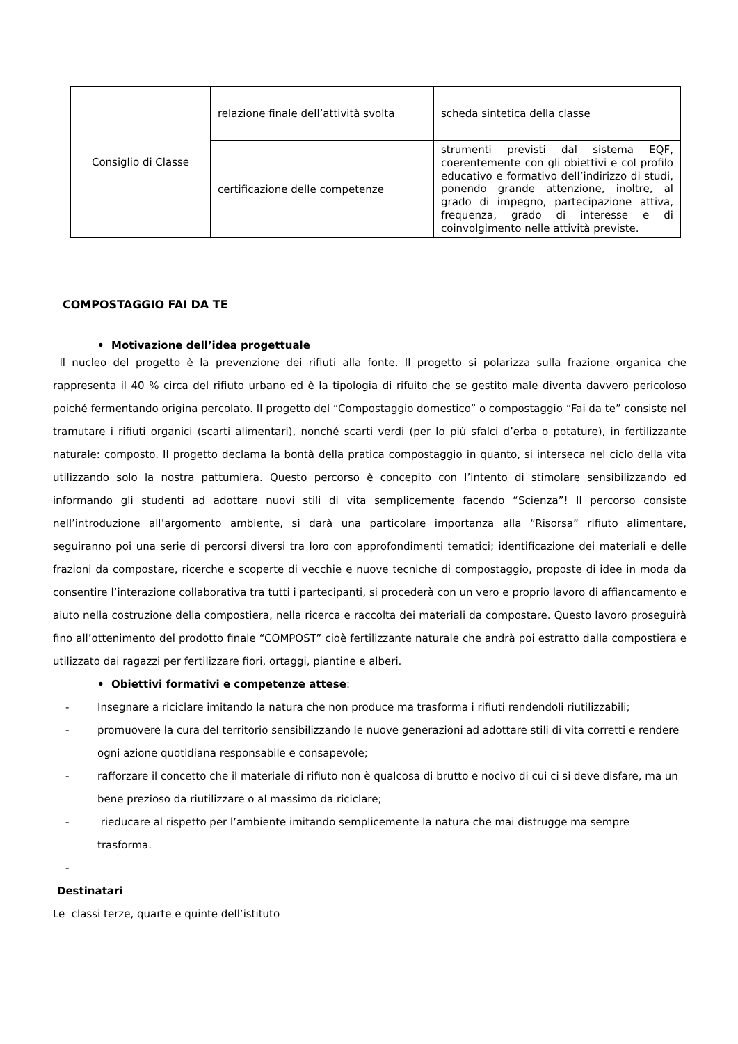| Consiglio di Classe | relazione finale dell’attività svolta | scheda sintetica della classe |
| | certificazione delle competenze | strumenti previsti dal sistema EQF, coerentemente con gli obiettivi e col profilo educativo e formativo dell’indirizzo di studi, ponendo grande attenzione, inoltre, al grado di impegno, partecipazione attiva, frequenza, grado di interesse e di coinvolgimento nelle attività previste. |
COMPOSTAGGIO FAI DA TE
• Motivazione dell’idea progettuale
Il nucleo del progetto è la prevenzione dei rifiuti alla fonte. Il progetto si polarizza sulla frazione organica che rappresenta il 40 % circa del rifiuto urbano ed è la tipologia di rifuito che se gestito male diventa davvero pericoloso poiché fermentando origina percolato. Il progetto del “Compostaggio domestico” o compostaggio “Fai da te” consiste nel tramutare i rifiuti organici (scarti alimentari), nonché scarti verdi (per lo più sfalci d’erba o potature), in fertilizzante naturale: composto. Il progetto declama la bontà della pratica compostaggio in quanto, si interseca nel ciclo della vita utilizzando solo la nostra pattumiera. Questo percorso è concepito con l’intento di stimolare sensibilizzando ed informando gli studenti ad adottare nuovi stili di vita semplicemente facendo “Scienza”! Il percorso consiste nell’introduzione all’argomento ambiente, si darà una particolare importanza alla “Risorsa” rifiuto alimentare, seguiranno poi una serie di percorsi diversi tra loro con approfondimenti tematici; identificazione dei materiali e delle frazioni da compostare, ricerche e scoperte di vecchie e nuove tecniche di compostaggio, proposte di idee in moda da consentire l’interazione collaborativa tra tutti i partecipanti, si procederà con un vero e proprio lavoro di affiancamento e aiuto nella costruzione della compostiera, nella ricerca e raccolta dei materiali da compostare. Questo lavoro proseguirà fino all’ottenimento del prodotto finale “COMPOST” cioè fertilizzante naturale che andrà poi estratto dalla compostiera e utilizzato dai ragazzi per fertilizzare fiori, ortaggi, piantine e alberi.
• Obiettivi formativi e competenze attese:
- Insegnare a riciclare imitando la natura che non produce ma trasforma i rifiuti rendendoli riutilizzabili;
- promuovere la cura del territorio sensibilizzando le nuove generazioni ad adottare stili di vita corretti e rendere ogni azione quotidiana responsabile e consapevole;
- rafforzare il concetto che il materiale di rifiuto non è qualcosa di brutto e nocivo di cui ci si deve disfare, ma un bene prezioso da riutilizzare o al massimo da riciclare;
- rieducare al rispetto per l’ambiente imitando semplicemente la natura che mai distrugge ma sempre trasforma.
-
Destinatari
Le classi terze, quarte e quinte dell’istituto